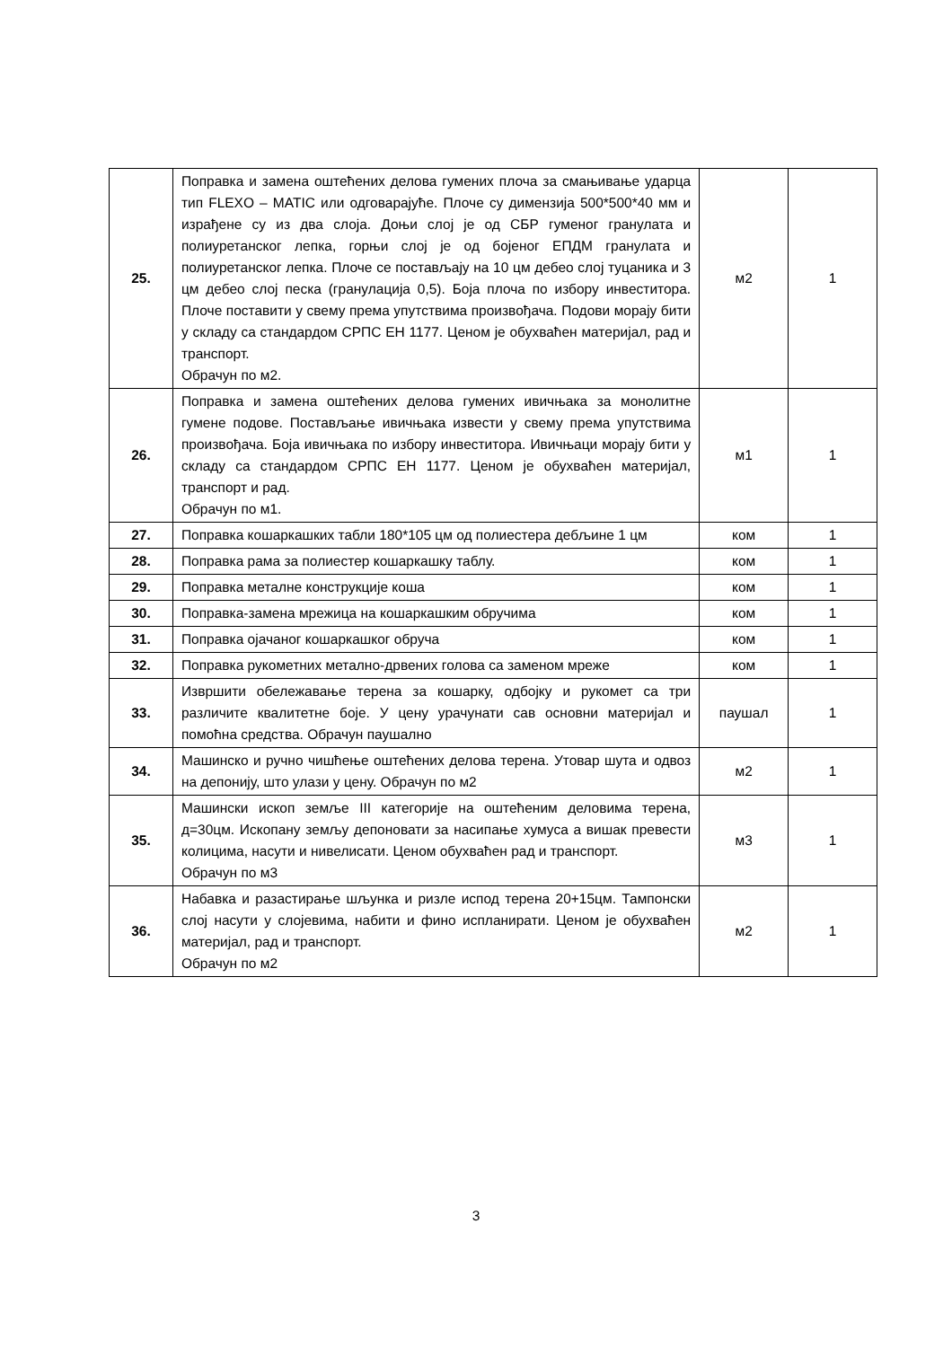| 25. | Поправка и замена оштећених делова гумених плоча за смањивање ударца тип FLEXO – MATIC или одговарајуће. Плоче су димензија 500*500*40 мм и израђене су из два слоја. Доњи слој је од СБР гуменог гранулата и полиуретанског лепка, горњи слој је од бојеног ЕПДМ гранулата и полиуретанског лепка. Плоче се постављају на 10 цм дебео слој туцаника и 3 цм дебео слој песка (гранулација 0,5). Боја плоча по избору инвеститора. Плоче поставити у свему према упутствима произвођача. Подови морају бити у складу са стандардом СРПС ЕН 1177. Ценом је обухваћен материјал, рад и транспорт. Обрачун по м2. | м2 | 1 |
| 26. | Поправка и замена оштећених делова гумених ивичњака за монолитне гумене подове. Постављање ивичњака извести у свему према упутствима произвођача. Боја ивичњака по избору инвеститора. Ивичњаци морају бити у складу са стандардом СРПС ЕН 1177. Ценом је обухваћен материјал, транспорт и рад. Обрачун по м1. | м1 | 1 |
| 27. | Поправка кошаркашких табли 180*105 цм од полиестера дебљине 1 цм | ком | 1 |
| 28. | Поправка рама за полиестер кошаркашку таблу. | ком | 1 |
| 29. | Поправка металне конструкције коша | ком | 1 |
| 30. | Поправка-замена мрежица на кошаркашким обручима | ком | 1 |
| 31. | Поправка ојачаног кошаркашког обруча | ком | 1 |
| 32. | Поправка рукометних метално-дрвених голова са заменом мреже | ком | 1 |
| 33. | Извршити обележавање терена за кошарку, одбојку и рукомет са три различите квалитетне боје. У цену урачунати сав основни материјал и помоћна средства. Обрачун паушално | паушал | 1 |
| 34. | Машинско и ручно чишћење оштећених делова терена. Утовар шута и одвоз на депонију, што улази у цену. Обрачун по м2 | м2 | 1 |
| 35. | Машински ископ земље III категорије на оштећеним деловима терена, д=30цм. Ископану земљу депоновати за насипање хумуса а вишак превести колицима, насути и нивелисати. Ценом обухваћен рад и транспорт. Обрачун по м3 | м3 | 1 |
| 36. | Набавка и разастирање шљунка и ризле испод терена 20+15цм. Тампонски слој насути у слојевима, набити и фино испланирати. Ценом је обухваћен материјал, рад и транспорт. Обрачун по м2 | м2 | 1 |
3